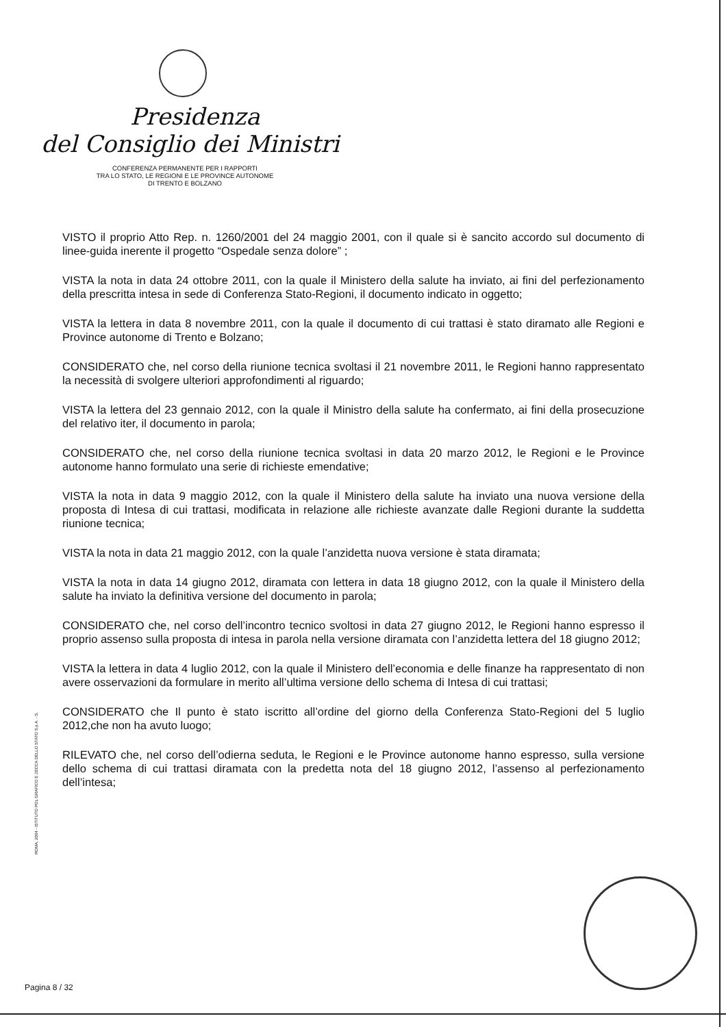Presidenza
del Consiglio dei Ministri
CONFERENZA PERMANENTE PER I RAPPORTI
TRA LO STATO, LE REGIONI E LE PROVINCE AUTONOME
DI TRENTO E BOLZANO
VISTO il proprio Atto Rep. n. 1260/2001 del 24 maggio 2001, con il quale si è sancito accordo sul documento di linee-guida inerente il progetto “Ospedale senza dolore” ;
VISTA la nota in data 24 ottobre 2011, con la quale il Ministero della salute ha inviato, ai fini del perfezionamento della prescritta intesa in sede di Conferenza Stato-Regioni, il documento indicato in oggetto;
VISTA la lettera in data 8 novembre 2011, con la quale il documento di cui trattasi è stato diramato alle Regioni e Province autonome di Trento e Bolzano;
CONSIDERATO che, nel corso della riunione tecnica svoltasi il 21 novembre 2011, le Regioni hanno rappresentato la necessità di svolgere ulteriori approfondimenti al riguardo;
VISTA la lettera del 23 gennaio 2012, con la quale il Ministro della salute ha confermato, ai fini della prosecuzione del relativo iter, il documento in parola;
CONSIDERATO che, nel corso della riunione tecnica svoltasi in data 20 marzo 2012, le Regioni e le Province autonome hanno formulato una serie di richieste emendative;
VISTA la nota in data 9 maggio 2012, con la quale il Ministero della salute ha inviato una nuova versione della proposta di Intesa di cui trattasi, modificata in relazione alle richieste avanzate dalle Regioni durante la suddetta riunione tecnica;
VISTA la nota in data 21 maggio 2012, con la quale l’anzidetta nuova versione è stata diramata;
VISTA la nota in data 14 giugno 2012, diramata con lettera in data 18 giugno 2012, con la quale il Ministero della salute ha inviato la definitiva versione del documento in parola;
CONSIDERATO che, nel corso dell’incontro tecnico svoltosi in data 27 giugno 2012, le Regioni hanno espresso il proprio assenso sulla proposta di intesa in parola nella versione diramata con l’anzidetta lettera del 18 giugno 2012;
VISTA la lettera in data 4 luglio 2012, con la quale il Ministero dell’economia e delle finanze ha rappresentato di non avere osservazioni da formulare in merito all’ultima versione dello schema di Intesa di cui trattasi;
CONSIDERATO che Il punto è stato iscritto all’ordine del giorno della Conferenza Stato-Regioni del 5 luglio 2012,che non ha avuto luogo;
RILEVATO che, nel corso dell’odierna seduta, le Regioni e le Province autonome hanno espresso, sulla versione dello schema di cui trattasi diramata con la predetta nota del 18 giugno 2012, l’assenso al perfezionamento dell’intesa;
ROMA, 2004 - ISTITUTO POL GRAFICO E ZECCA DELLO STATO S.p.A. - S.
Pagina 8 / 32